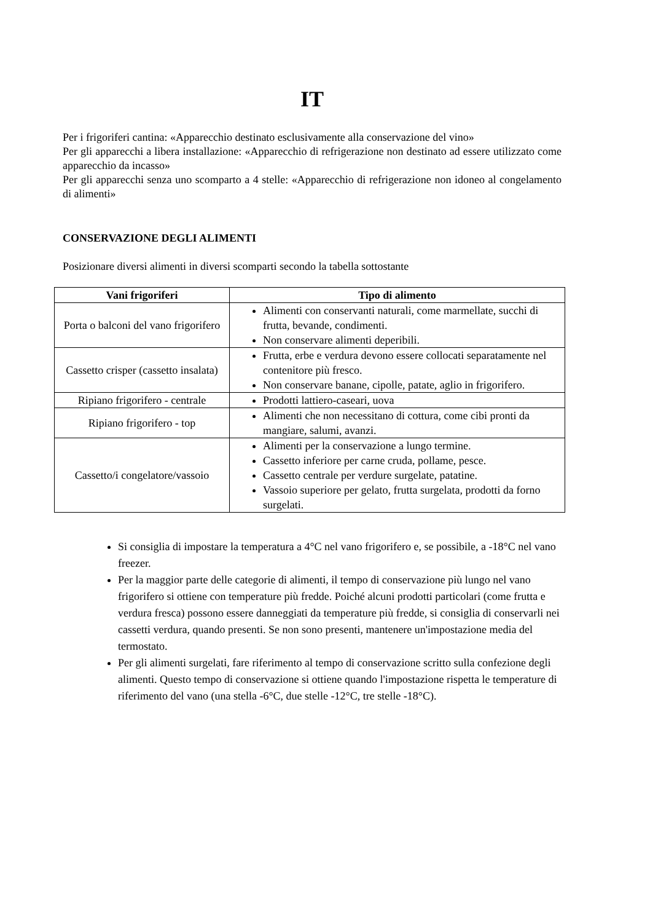IT
Per i frigoriferi cantina: «Apparecchio destinato esclusivamente alla conservazione del vino»
Per gli apparecchi a libera installazione: «Apparecchio di refrigerazione non destinato ad essere utilizzato come apparecchio da incasso»
Per gli apparecchi senza uno scomparto a 4 stelle: «Apparecchio di refrigerazione non idoneo al congelamento di alimenti»
CONSERVAZIONE DEGLI ALIMENTI
Posizionare diversi alimenti in diversi scomparti secondo la tabella sottostante
| Vani frigoriferi | Tipo di alimento |
| --- | --- |
| Porta o balconi del vano frigorifero | Alimenti con conservanti naturali, come marmellate, succhi di frutta, bevande, condimenti. Non conservare alimenti deperibili. |
| Cassetto crisper (cassetto insalata) | Frutta, erbe e verdura devono essere collocati separatamente nel contenitore più fresco. Non conservare banane, cipolle, patate, aglio in frigorifero. |
| Ripiano frigorifero - centrale | Prodotti lattiero-caseari, uova |
| Ripiano frigorifero - top | Alimenti che non necessitano di cottura, come cibi pronti da mangiare, salumi, avanzi. |
| Cassetto/i congelatore/vassoio | Alimenti per la conservazione a lungo termine. Cassetto inferiore per carne cruda, pollame, pesce. Cassetto centrale per verdure surgelate, patatine. Vassoio superiore per gelato, frutta surgelata, prodotti da forno surgelati. |
Si consiglia di impostare la temperatura a 4°C nel vano frigorifero e, se possibile, a -18°C nel vano freezer.
Per la maggior parte delle categorie di alimenti, il tempo di conservazione più lungo nel vano frigorifero si ottiene con temperature più fredde. Poiché alcuni prodotti particolari (come frutta e verdura fresca) possono essere danneggiati da temperature più fredde, si consiglia di conservarli nei cassetti verdura, quando presenti. Se non sono presenti, mantenere un'impostazione media del termostato.
Per gli alimenti surgelati, fare riferimento al tempo di conservazione scritto sulla confezione degli alimenti. Questo tempo di conservazione si ottiene quando l'impostazione rispetta le temperature di riferimento del vano (una stella -6°C, due stelle -12°C, tre stelle -18°C).